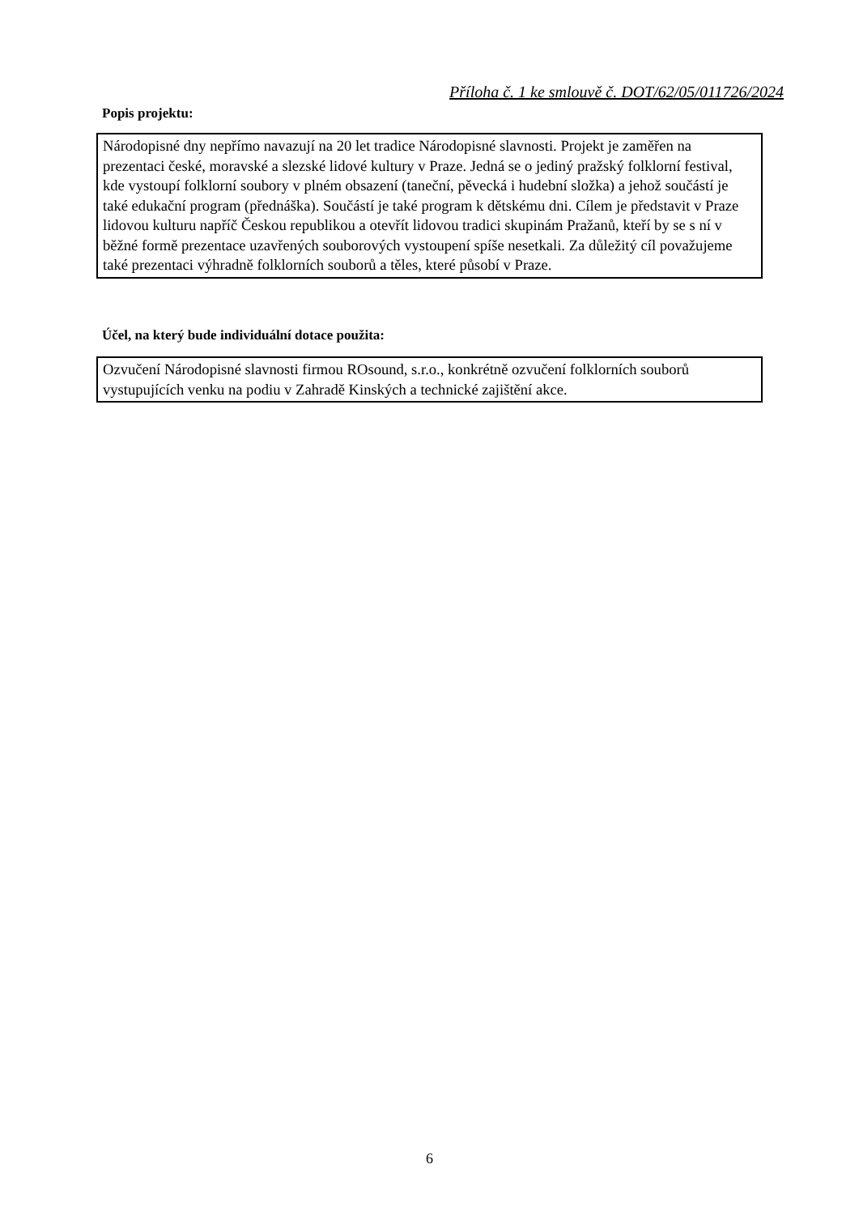Příloha č. 1 ke smlouvě č. DOT/62/05/011726/2024
Popis projektu:
Národopisné dny nepřímo navazují na 20 let tradice Národopisné slavnosti. Projekt je zaměřen na prezentaci české, moravské a slezské lidové kultury v Praze. Jedná se o jediný pražský folklorní festival, kde vystoupí folklorní soubory v plném obsazení (taneční, pěvecká i hudební složka) a jehož součástí je také edukační program (přednáška). Součástí je také program k dětskému dni. Cílem je představit v Praze lidovou kulturu napříč Českou republikou a otevřít lidovou tradici skupinám Pražanů, kteří by se s ní v běžné formě prezentace uzavřených souborových vystoupení spíše nesetkali. Za důležitý cíl považujeme také prezentaci výhradně folklorních souborů a těles, které působí v Praze.
Účel, na který bude individuální dotace použita:
Ozvučení Národopisné slavnosti firmou ROsound, s.r.o., konkrétně ozvučení folklorních souborů vystupujících venku na podiu v Zahradě Kinských a technické zajištění akce.
6